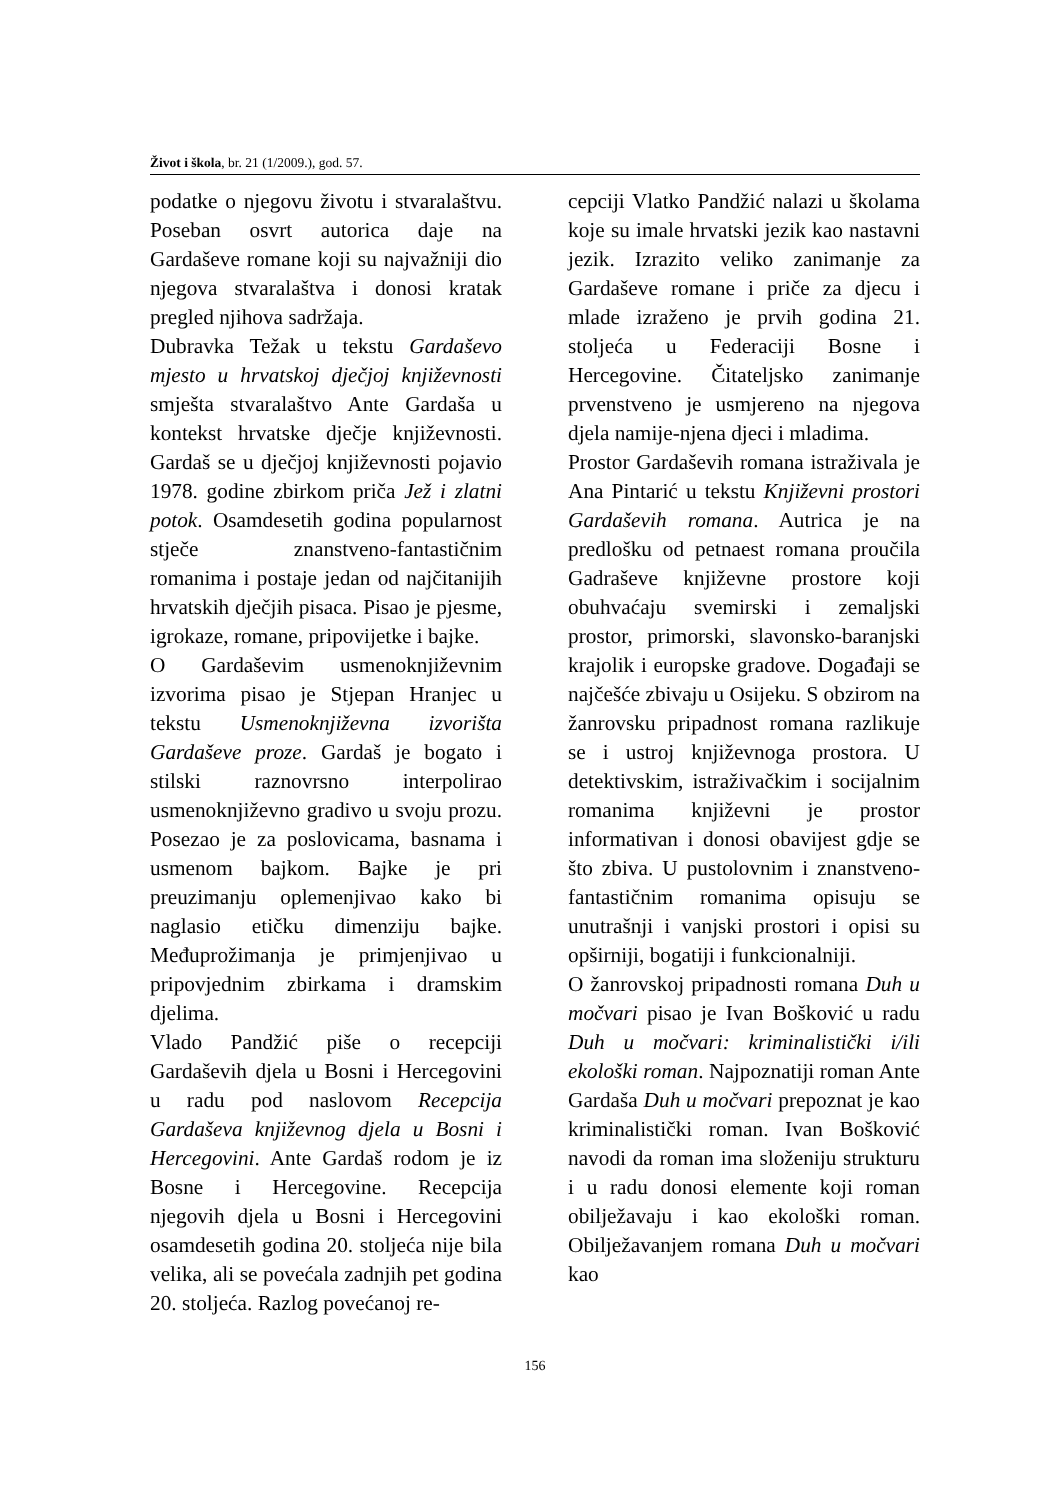Život i škola, br. 21 (1/2009.), god. 57.
podatke o njegovu životu i stvaralaštvu. Poseban osvrt autorica daje na Gardaševe romane koji su najvažniji dio njegova stvaralaštva i donosi kratak pregled njihova sadržaja.
Dubravka Težak u tekstu Gardaševo mjesto u hrvatskoj dječjoj književnosti smješta stvaralaštvo Ante Gardaša u kontekst hrvatske dječje književnosti. Gardaš se u dječjoj književnosti pojavio 1978. godine zbirkom priča Jež i zlatni potok. Osamdesetih godina popularnost stječe znanstveno-fantastičnim romanima i postaje jedan od najčitanijih hrvatskih dječjih pisaca. Pisao je pjesme, igrokaze, romane, pripovijetke i bajke.
O Gardaševim usmenoknjiževnim izvorima pisao je Stjepan Hranjec u tekstu Usmenoknjiževna izvorišta Gardaševe proze. Gardaš je bogato i stilski raznovrsno interpolirao usmenoknjiževno gradivo u svoju prozu. Posezao je za poslovicama, basnama i usmenom bajkom. Bajke je pri preuzimanju oplemenjivao kako bi naglasio etičku dimenziju bajke. Međuprožimanja je primjenjivao u pripovjednim zbirkama i dramskim djelima.
Vlado Pandžić piše o recepciji Gardaševih djela u Bosni i Hercegovini u radu pod naslovom Recepcija Gardaševa književnog djela u Bosni i Hercegovini. Ante Gardaš rodom je iz Bosne i Hercegovine. Recepcija njegovih djela u Bosni i Hercegovini osamdesetih godina 20. stoljeća nije bila velika, ali se povećala zadnjih pet godina 20. stoljeća. Razlog povećanoj re-
cepciji Vlatko Pandžić nalazi u školama koje su imale hrvatski jezik kao nastavni jezik. Izrazito veliko zanimanje za Gardaševe romane i priče za djecu i mlade izraženo je prvih godina 21. stoljeća u Federaciji Bosne i Hercegovine. Čitateljsko zanimanje prvenstveno je usmjereno na njegova djela namije-njena djeci i mladima.
Prostor Gardaševih romana istraživala je Ana Pintarić u tekstu Književni prostori Gardaševih romana. Autrica je na predlošku od petnaest romana proučila Gadraševe književne prostore koji obuhvaćaju svemirski i zemaljski prostor, primorski, slavonsko-baranjski krajolik i europske gradove. Događaji se najčešće zbivaju u Osijeku. S obzirom na žanrovsku pripadnost romana razlikuje se i ustroj književnoga prostora. U detektivskim, istraživačkim i socijalnim romanima književni je prostor informativan i donosi obavijest gdje se što zbiva. U pustolovnim i znanstveno-fantastičnim romanima opisuju se unutrašnji i vanjski prostori i opisi su opširniji, bogatiji i funkcionalniji.
O žanrovskoj pripadnosti romana Duh u močvari pisao je Ivan Bošković u radu Duh u močvari: kriminalistički i/ili ekološki roman. Najpoznatiji roman Ante Gardaša Duh u močvari prepoznat je kao kriminalistički roman. Ivan Bošković navodi da roman ima složeniju strukturu i u radu donosi elemente koji roman obilježavaju i kao ekološki roman. Obilježavanjem romana Duh u močvari kao
156